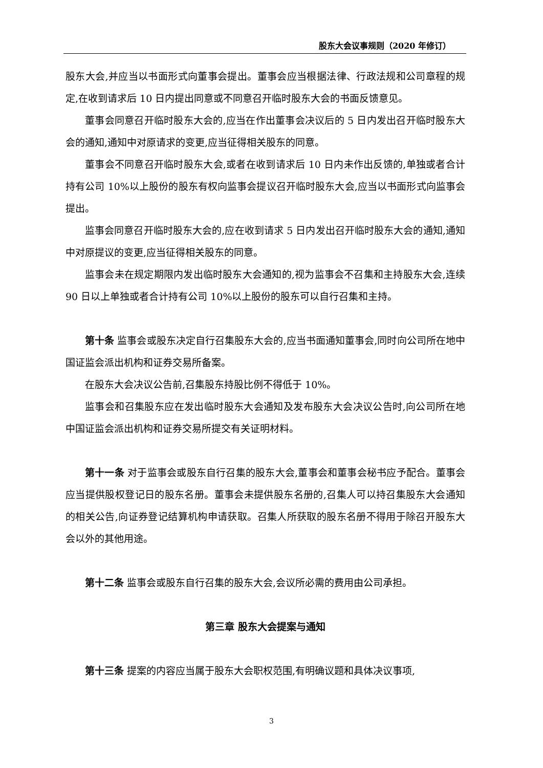股东大会议事规则（2020 年修订）
股东大会,并应当以书面形式向董事会提出。董事会应当根据法律、行政法规和公司章程的规定,在收到请求后 10 日内提出同意或不同意召开临时股东大会的书面反馈意见。
董事会同意召开临时股东大会的,应当在作出董事会决议后的 5 日内发出召开临时股东大会的通知,通知中对原请求的变更,应当征得相关股东的同意。
董事会不同意召开临时股东大会,或者在收到请求后 10 日内未作出反馈的,单独或者合计持有公司 10%以上股份的股东有权向监事会提议召开临时股东大会,应当以书面形式向监事会提出。
监事会同意召开临时股东大会的,应在收到请求 5 日内发出召开临时股东大会的通知,通知中对原提议的变更,应当征得相关股东的同意。
监事会未在规定期限内发出临时股东大会通知的,视为监事会不召集和主持股东大会,连续 90 日以上单独或者合计持有公司 10%以上股份的股东可以自行召集和主持。
第十条 监事会或股东决定自行召集股东大会的,应当书面通知董事会,同时向公司所在地中国证监会派出机构和证券交易所备案。
在股东大会决议公告前,召集股东持股比例不得低于 10%。
监事会和召集股东应在发出临时股东大会通知及发布股东大会决议公告时,向公司所在地中国证监会派出机构和证券交易所提交有关证明材料。
第十一条 对于监事会或股东自行召集的股东大会,董事会和董事会秘书应予配合。董事会应当提供股权登记日的股东名册。董事会未提供股东名册的,召集人可以持召集股东大会通知的相关公告,向证券登记结算机构申请获取。召集人所获取的股东名册不得用于除召开股东大会以外的其他用途。
第十二条 监事会或股东自行召集的股东大会,会议所必需的费用由公司承担。
第三章 股东大会提案与通知
第十三条 提案的内容应当属于股东大会职权范围,有明确议题和具体决议事项,
3